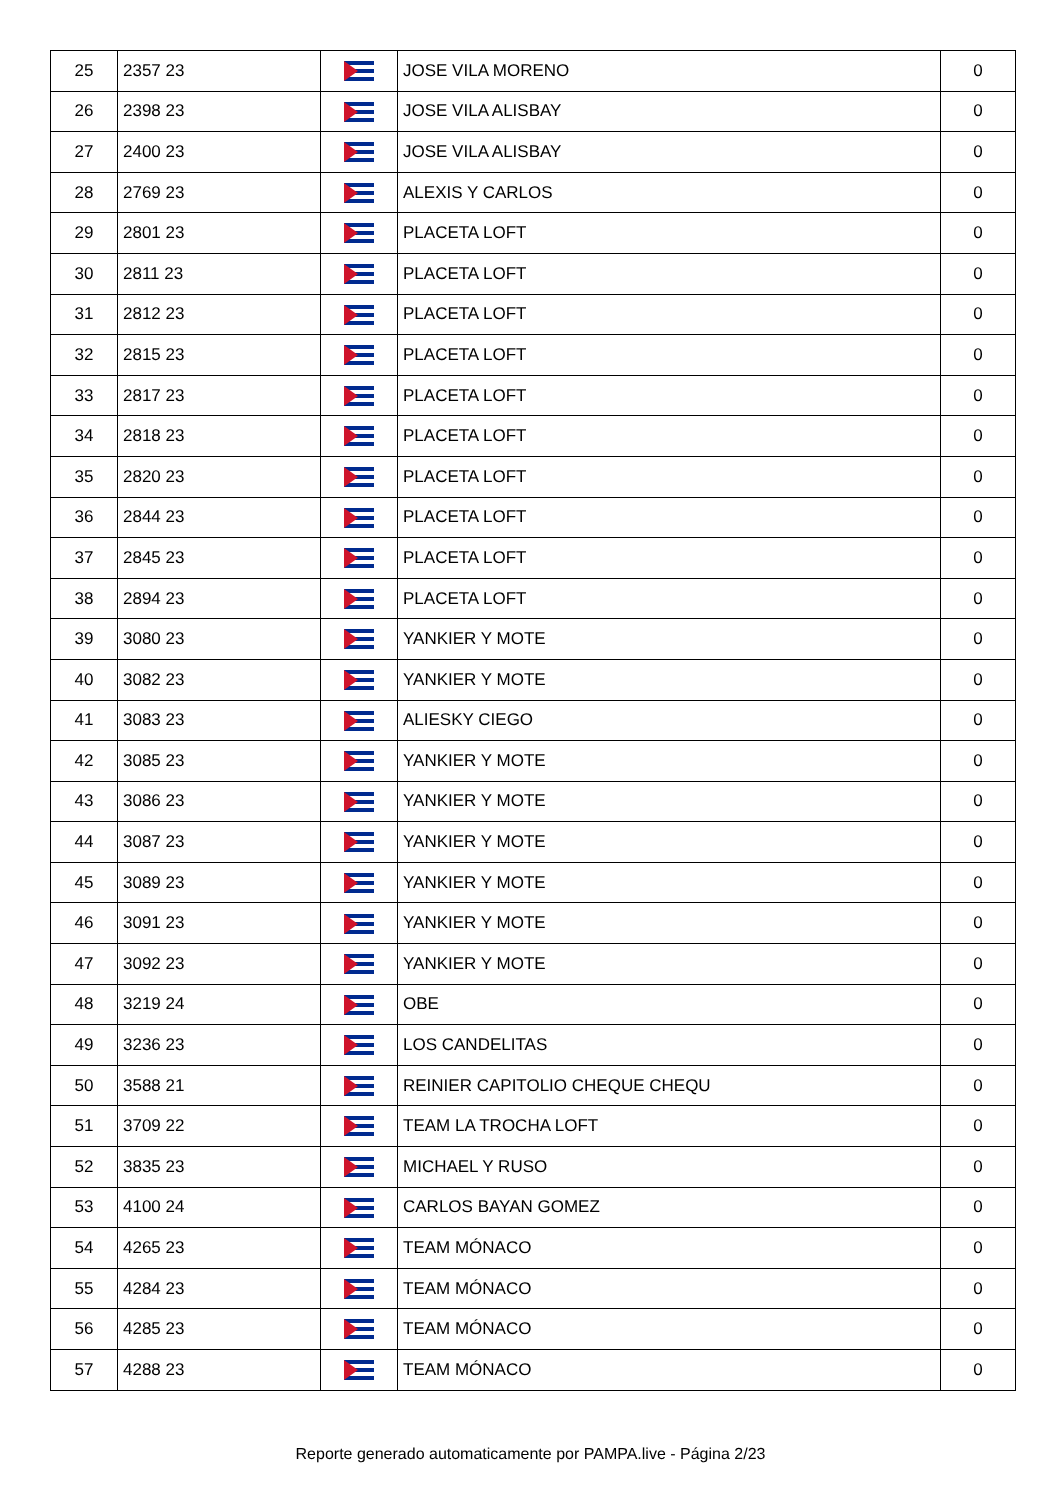| 25 | 2357 23 | | JOSE VILA MORENO | 0 |
| 26 | 2398 23 | | JOSE VILA ALISBAY | 0 |
| 27 | 2400 23 | | JOSE VILA ALISBAY | 0 |
| 28 | 2769 23 | | ALEXIS Y CARLOS | 0 |
| 29 | 2801 23 | | PLACETA LOFT | 0 |
| 30 | 2811 23 | | PLACETA LOFT | 0 |
| 31 | 2812 23 | | PLACETA LOFT | 0 |
| 32 | 2815 23 | | PLACETA LOFT | 0 |
| 33 | 2817 23 | | PLACETA LOFT | 0 |
| 34 | 2818 23 | | PLACETA LOFT | 0 |
| 35 | 2820 23 | | PLACETA LOFT | 0 |
| 36 | 2844 23 | | PLACETA LOFT | 0 |
| 37 | 2845 23 | | PLACETA LOFT | 0 |
| 38 | 2894 23 | | PLACETA LOFT | 0 |
| 39 | 3080 23 | | YANKIER Y MOTE | 0 |
| 40 | 3082 23 | | YANKIER Y MOTE | 0 |
| 41 | 3083 23 | | ALIESKY CIEGO | 0 |
| 42 | 3085 23 | | YANKIER Y MOTE | 0 |
| 43 | 3086 23 | | YANKIER Y MOTE | 0 |
| 44 | 3087 23 | | YANKIER Y MOTE | 0 |
| 45 | 3089 23 | | YANKIER Y MOTE | 0 |
| 46 | 3091 23 | | YANKIER Y MOTE | 0 |
| 47 | 3092 23 | | YANKIER Y MOTE | 0 |
| 48 | 3219 24 | | OBE | 0 |
| 49 | 3236 23 | | LOS CANDELITAS | 0 |
| 50 | 3588 21 | | REINIER CAPITOLIO CHEQUE CHEQU | 0 |
| 51 | 3709 22 | | TEAM LA TROCHA LOFT | 0 |
| 52 | 3835 23 | | MICHAEL Y RUSO | 0 |
| 53 | 4100 24 | | CARLOS BAYAN GOMEZ | 0 |
| 54 | 4265 23 | | TEAM MÓNACO | 0 |
| 55 | 4284 23 | | TEAM MÓNACO | 0 |
| 56 | 4285 23 | | TEAM MÓNACO | 0 |
| 57 | 4288 23 | | TEAM MÓNACO | 0 |
Reporte generado automaticamente por PAMPA.live - Página 2/23